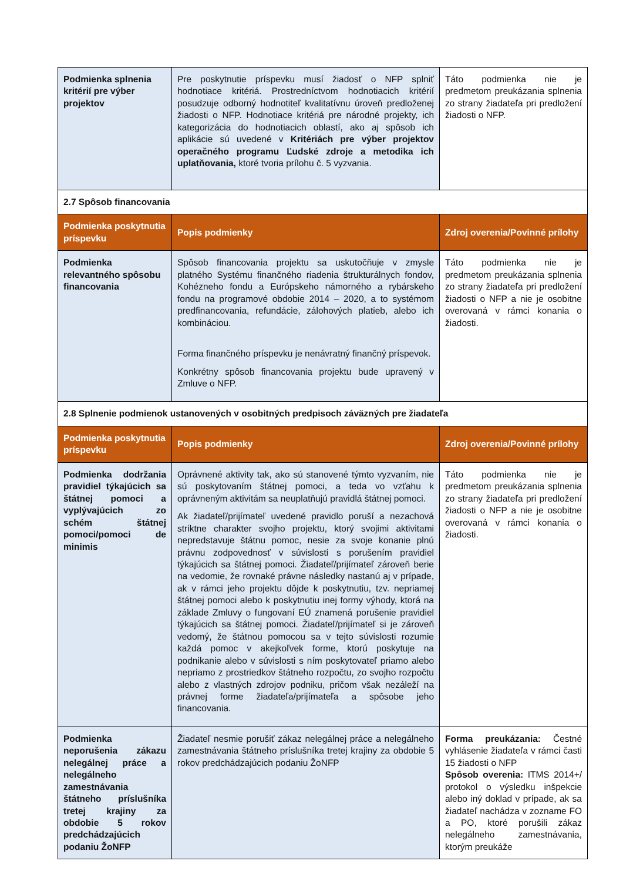| Podmienka splnenia kritérií pre výber projektov | Pre poskytnutie príspevku musí žiadosť o NFP splniť hodnotiace kritériá. Prostredníctvom hodnotiacich kritérií posudzuje odborný hodnotiteľ kvalitatívnu úroveň predloženej žiadosti o NFP. Hodnotiace kritériá pre národné projekty, ich kategorizácia do hodnotiacich oblastí, ako aj spôsob ich aplikácie sú uvedené v Kritériách pre výber projektov operačného programu Ľudské zdroje a metodika ich uplatňovania, ktoré tvoria prílohu č. 5 vyzvania. | Táto podmienka nie je predmetom preukázania splnenia zo strany žiadateľa pri predložení žiadosti o NFP. |
| 2.7 Spôsob financovania | | |
| Podmienka poskytnutia príspevku | Popis podmienky | Zdroj overenia/Povinné prílohy |
| Podmienka relevantného spôsobu financovania | Spôsob financovania projektu sa uskutočňuje v zmysle platného Systému finančného riadenia štrukturálnych fondov, Kohézneho fondu a Európskeho námorného a rybárskeho fondu na programové obdobie 2014 – 2020, a to systémom predfinancovania, refundácie, zálohových platieb, alebo ich kombináciou. Forma finančného príspevku je nenávratný finančný príspevok. Konkrétny spôsob financovania projektu bude upravený v Zmluve o NFP. | Táto podmienka nie je predmetom preukázania splnenia zo strany žiadateľa pri predložení žiadosti o NFP a nie je osobitne overovaná v rámci konania o žiadosti. |
| 2.8 Splnenie podmienok ustanovených v osobitných predpisoch záväzných pre žiadateľa | | |
| Podmienka poskytnutia príspevku | Popis podmienky | Zdroj overenia/Povinné prílohy |
| Podmienka dodržania pravidiel týkajúcich sa štátnej pomoci a vyplývajúcich zo schém štátnej pomoci/pomoci de minimis | Oprávnené aktivity tak, ako sú stanovené týmto vyzvaním, nie sú poskytovaním štátnej pomoci, a teda vo vzťahu k oprávneným aktivitám sa neuplatňujú pravidlá štátnej pomoci. Ak žiadateľ/prijímateľ uvedené pravidlo poruší a nezachová striktne charakter svojho projektu, ktorý svojimi aktivitami nepredstavuje štátnu pomoc, nesie za svoje konanie plnú právnu zodpovednosť v súvislosti s porušením pravidiel týkajúcich sa štátnej pomoci. Žiadateľ/prijímateľ zároveň berie na vedomie, že rovnaké právne následky nastanú aj v prípade, ak v rámci jeho projektu dôjde k poskytnutiu, tzv. nepriamej štátnej pomoci alebo k poskytnutiu inej formy výhody, ktorá na základe Zmluvy o fungovaní EÚ znamená porušenie pravidiel týkajúcich sa štátnej pomoci. Žiadateľ/prijímateľ si je zároveň vedomý, že štátnou pomocou sa v tejto súvislosti rozumie každá pomoc v akejkoľvek forme, ktorú poskytuje na podnikanie alebo v súvislosti s ním poskytovateľ priamo alebo nepriamo z prostriedkov štátneho rozpočtu, zo svojho rozpočtu alebo z vlastných zdrojov podniku, pričom však nezáleží na právnej forme žiadateľa/prijímateľa a spôsobe jeho financovania. | Táto podmienka nie je predmetom preukázania splnenia zo strany žiadateľa pri predložení žiadosti o NFP a nie je osobitne overovaná v rámci konania o žiadosti. |
| Podmienka neporušenia zákazu nelegálnej práce a nelegálneho zamestnávania štátneho príslušníka tretej krajiny za obdobie 5 rokov predchádzajúcich podaniu ŽoNFP | Žiadateľ nesmie porušiť zákaz nelegálnej práce a nelegálneho zamestnávania štátneho príslušníka tretej krajiny za obdobie 5 rokov predchádzajúcich podaniu ŽoNFP | Forma preukázania: Čestné vyhlásenie žiadateľa v rámci časti 15 žiadosti o NFP Spôsob overenia: ITMS 2014+/ protokol o výsledku inšpekcie alebo iný doklad v prípade, ak sa žiadateľ nachádza v zozname FO a PO, ktoré porušili zákaz nelegálneho zamestnávania, ktorým preukáže |